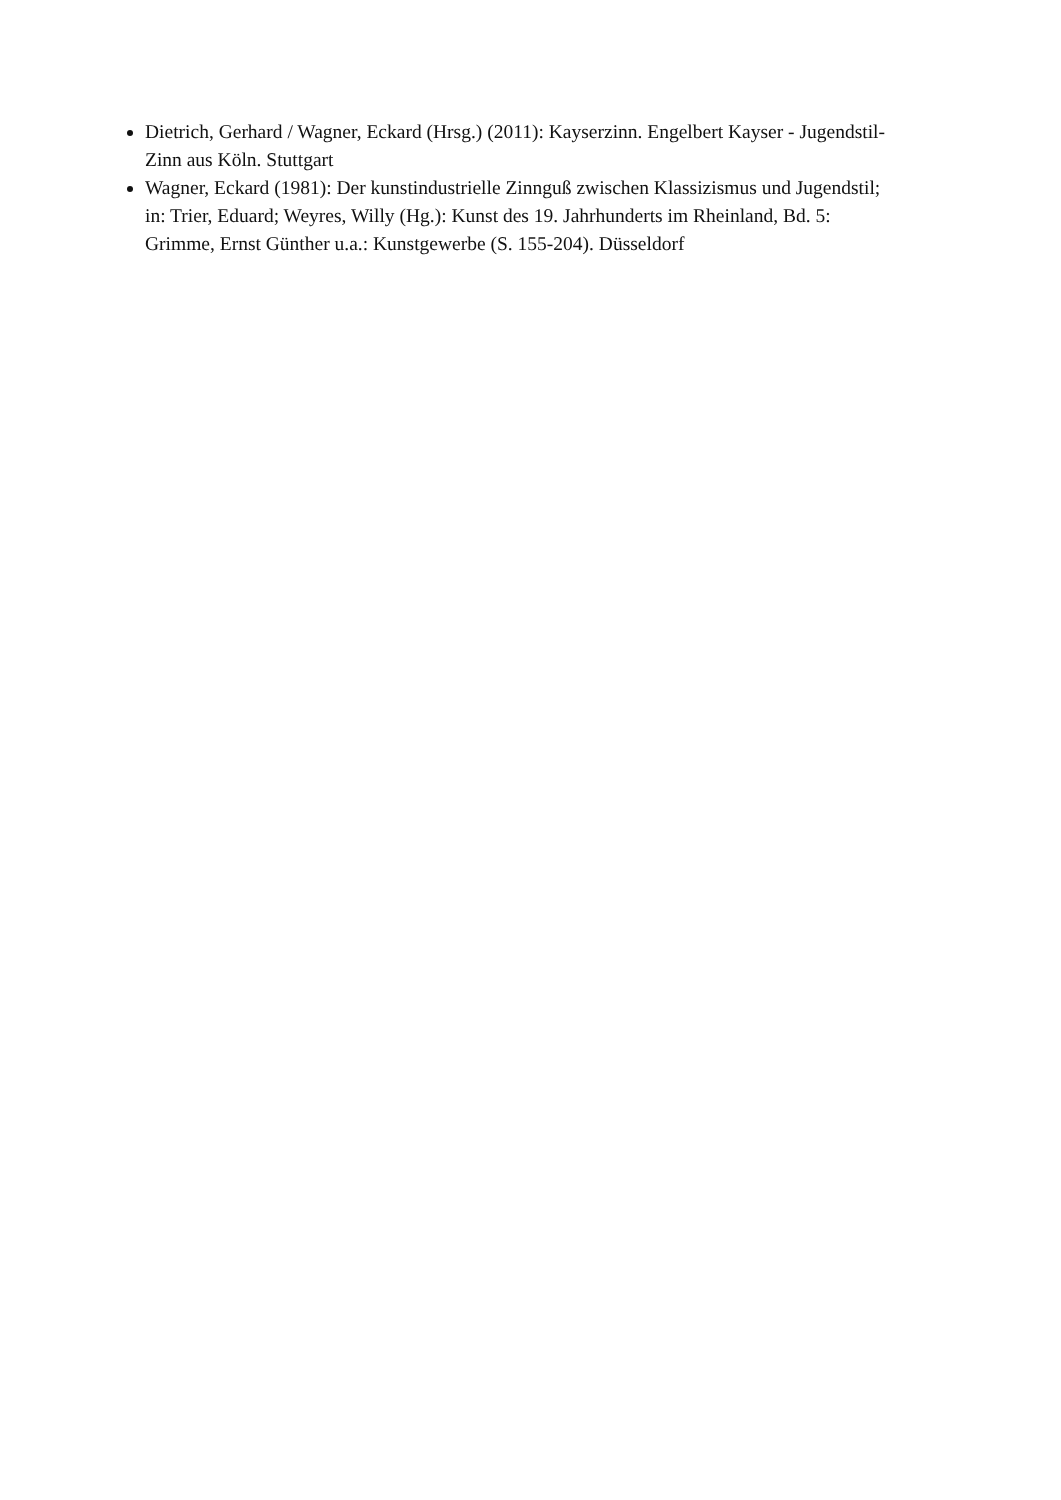Dietrich, Gerhard / Wagner, Eckard (Hrsg.) (2011): Kayserzinn. Engelbert Kayser - Jugendstil-Zinn aus Köln. Stuttgart
Wagner, Eckard (1981): Der kunstindustrielle Zinnguß zwischen Klassizismus und Jugendstil; in: Trier, Eduard; Weyres, Willy (Hg.): Kunst des 19. Jahrhunderts im Rheinland, Bd. 5: Grimme, Ernst Günther u.a.: Kunstgewerbe (S. 155-204). Düsseldorf